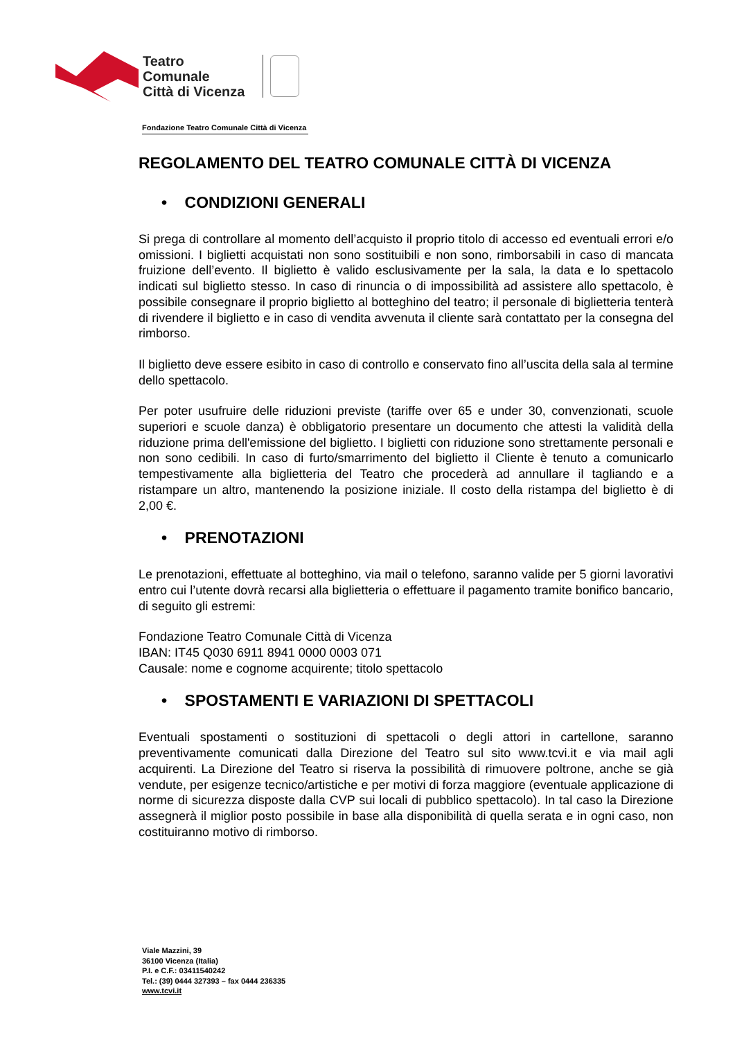Teatro
Comunale
Città di Vicenza
Fondazione Teatro Comunale Città di Vicenza
REGOLAMENTO DEL TEATRO COMUNALE CITTÀ DI VICENZA
• CONDIZIONI GENERALI
Si prega di controllare al momento dell’acquisto il proprio titolo di accesso ed eventuali errori e/o omissioni. I biglietti acquistati non sono sostituibili e non sono, rimborsabili in caso di mancata fruizione dell’evento. Il biglietto è valido esclusivamente per la sala, la data e lo spettacolo indicati sul biglietto stesso. In caso di rinuncia o di impossibilità ad assistere allo spettacolo, è possibile consegnare il proprio biglietto al botteghino del teatro; il personale di biglietteria tenterà di rivendere il biglietto e in caso di vendita avvenuta il cliente sarà contattato per la consegna del rimborso.
Il biglietto deve essere esibito in caso di controllo e conservato fino all’uscita della sala al termine dello spettacolo.
Per poter usufruire delle riduzioni previste (tariffe over 65 e under 30, convenzionati, scuole superiori e scuole danza) è obbligatorio presentare un documento che attesti la validità della riduzione prima dell'emissione del biglietto. I biglietti con riduzione sono strettamente personali e non sono cedibili. In caso di furto/smarrimento del biglietto il Cliente è tenuto a comunicarlo tempestivamente alla biglietteria del Teatro che procederà ad annullare il tagliando e a ristampare un altro, mantenendo la posizione iniziale. Il costo della ristampa del biglietto è di 2,00 €.
• PRENOTAZIONI
Le prenotazioni, effettuate al botteghino, via mail o telefono, saranno valide per 5 giorni lavorativi entro cui l’utente dovrà recarsi alla biglietteria o effettuare il pagamento tramite bonifico bancario, di seguito gli estremi:
Fondazione Teatro Comunale Città di Vicenza
IBAN: IT45 Q030 6911 8941 0000 0003 071
Causale: nome e cognome acquirente; titolo spettacolo
• SPOSTAMENTI E VARIAZIONI DI SPETTACOLI
Eventuali spostamenti o sostituzioni di spettacoli o degli attori in cartellone, saranno preventivamente comunicati dalla Direzione del Teatro sul sito www.tcvi.it e via mail agli acquirenti. La Direzione del Teatro si riserva la possibilità di rimuovere poltrone, anche se già vendute, per esigenze tecnico/artistiche e per motivi di forza maggiore (eventuale applicazione di norme di sicurezza disposte dalla CVP sui locali di pubblico spettacolo). In tal caso la Direzione assegnerà il miglior posto possibile in base alla disponibilità di quella serata e in ogni caso, non costituiranno motivo di rimborso.
Viale Mazzini, 39
36100 Vicenza (Italia)
P.I. e C.F.: 03411540242
Tel.: (39) 0444 327393 – fax 0444 236335
www.tcvi.it